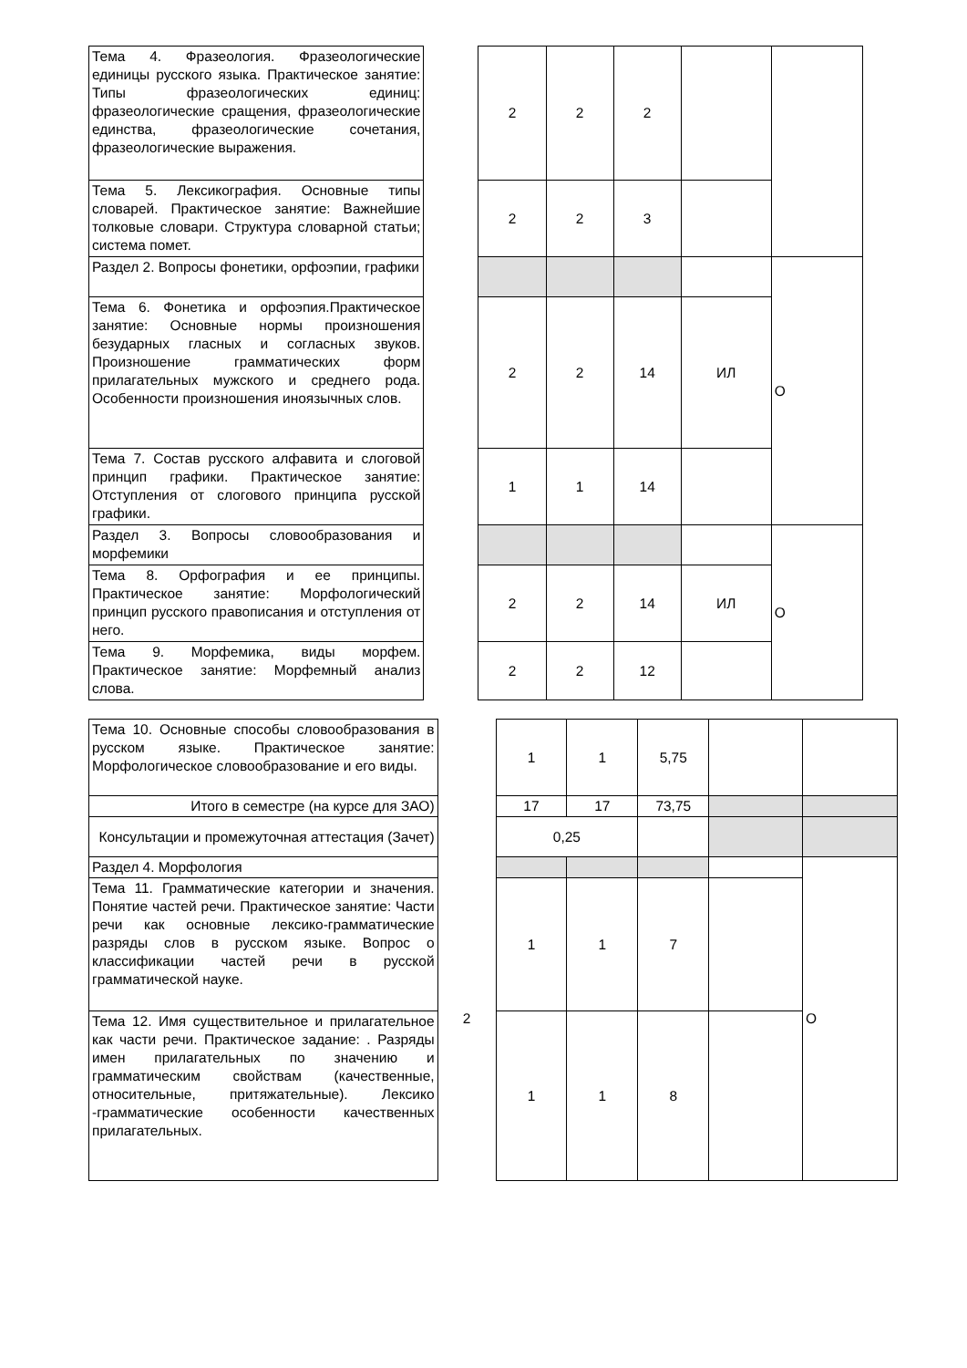| Тема 4. Фразеология. Фразеологические единицы русского языка. Практическое занятие: Типы фразеологических единиц: фразеологические сращения, фразеологические единства, фразеологические сочетания, фразеологические выражения. | | 2 | 2 | 2 | | |
| Тема 5. Лексикография. Основные типы словарей. Практическое занятие: Важнейшие толковые словари. Структура словарной статьи; система помет. | | 2 | 2 | 3 | | |
| Раздел 2. Вопросы фонетики, орфоэпии, графики | | | | | | О |
| Тема 6. Фонетика и орфоэпия.Практическое занятие: Основные нормы произношения безударных гласных и согласных звуков. Произношение грамматических форм прилагательных мужского и среднего рода. Особенности произношения иноязычных слов. | | 2 | 2 | 14 | ИЛ | |
| Тема 7. Состав русского алфавита и слоговой принцип графики. Практическое занятие: Отступления от слогового принципа русской графики. | | 1 | 1 | 14 | | |
| Раздел 3. Вопросы словообразования и морфемики | | | | | | О |
| Тема 8. Орфография и ее принципы. Практическое занятие: Морфологический принцип русского правописания и отступления от него. | | 2 | 2 | 14 | ИЛ | |
| Тема 9. Морфемика, виды морфем. Практическое занятие: Морфемный анализ слова. | | 2 | 2 | 12 | | |
| Тема 10. Основные способы словообразования в русском языке. Практическое занятие: Морфологическое словообразование и его виды. | | 1 | 1 | 5,75 | | |
| Итого в семестре (на курсе для ЗАО) | | 17 | 17 | 73,75 | | |
| Консультации и промежуточная аттестация (Зачет) | | 0,25 | | | | |
| Раздел 4. Морфология | 2 | | | | | О |
| Тема 11. Грамматические категории и значения. Понятие частей речи. Практическое занятие: Части речи как основные лексико-грамматические разряды слов в русском языке. Вопрос о классификации частей речи в русской грамматической науке. | | 1 | 1 | 7 | | |
| Тема 12. Имя существительное и прилагательное как части речи. Практическое задание: . Разряды имен прилагательных по значению и грамматическим свойствам (качественные, относительные, притяжательные). Лексико -грамматические особенности качественных прилагательных. | | 1 | 1 | 8 | | |